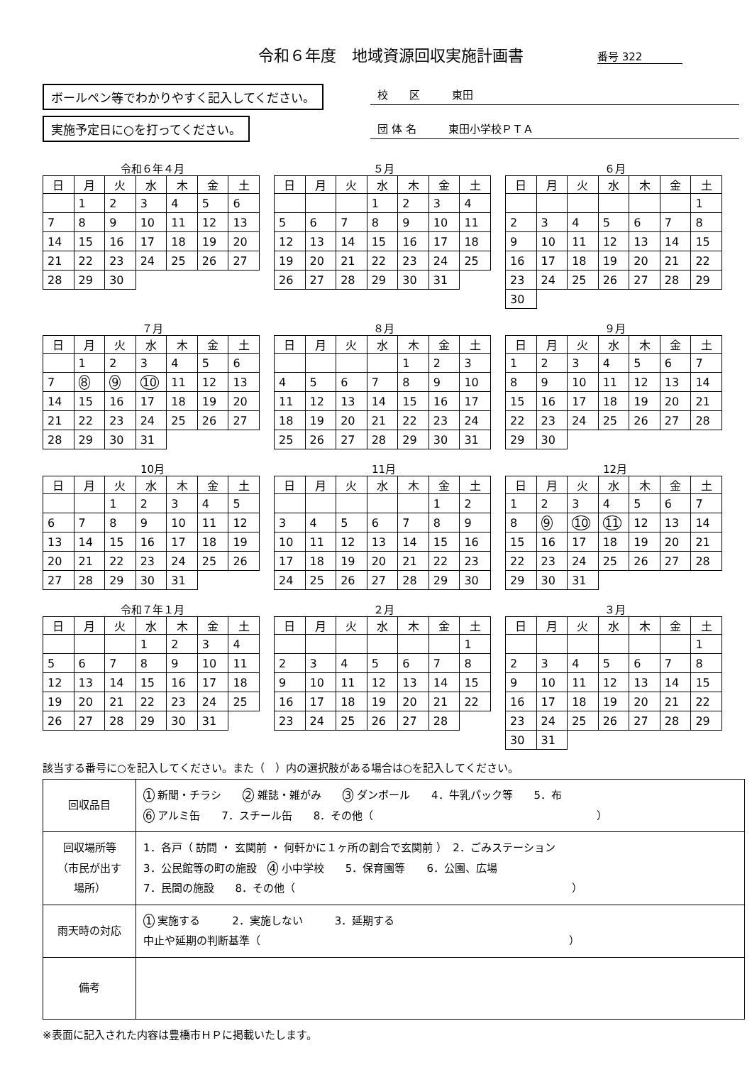令和６年度　地域資源回収実施計画書 番号 322
ボールペン等でわかりやすく記入してください。
実施予定日に○を打ってください。
校　　区　　　東田
団 体 名　　　東田小学校ＰＴＡ
令和６年４月
| 日 | 月 | 火 | 水 | 木 | 金 | 土 |
| --- | --- | --- | --- | --- | --- | --- |
| | 1 | 2 | 3 | 4 | 5 | 6 |
| 7 | 8 | 9 | 10 | 11 | 12 | 13 |
| 14 | 15 | 16 | 17 | 18 | 19 | 20 |
| 21 | 22 | 23 | 24 | 25 | 26 | 27 |
| 28 | 29 | 30 | | | | |
５月
| 日 | 月 | 火 | 水 | 木 | 金 | 土 |
| --- | --- | --- | --- | --- | --- | --- |
| | | | 1 | 2 | 3 | 4 |
| 5 | 6 | 7 | 8 | 9 | 10 | 11 |
| 12 | 13 | 14 | 15 | 16 | 17 | 18 |
| 19 | 20 | 21 | 22 | 23 | 24 | 25 |
| 26 | 27 | 28 | 29 | 30 | 31 | |
６月
| 日 | 月 | 火 | 水 | 木 | 金 | 土 |
| --- | --- | --- | --- | --- | --- | --- |
| | | | | | | 1 |
| 2 | 3 | 4 | 5 | 6 | 7 | 8 |
| 9 | 10 | 11 | 12 | 13 | 14 | 15 |
| 16 | 17 | 18 | 19 | 20 | 21 | 22 |
| 23 | 24 | 25 | 26 | 27 | 28 | 29 |
| 30 | | | | | | |
７月
| 日 | 月 | 火 | 水 | 木 | 金 | 土 |
| --- | --- | --- | --- | --- | --- | --- |
| | 1 | 2 | 3 | 4 | 5 | 6 |
| 7 | 8 | 9 | 10 | 11 | 12 | 13 |
| 14 | 15 | 16 | 17 | 18 | 19 | 20 |
| 21 | 22 | 23 | 24 | 25 | 26 | 27 |
| 28 | 29 | 30 | 31 | | | |
８月
| 日 | 月 | 火 | 水 | 木 | 金 | 土 |
| --- | --- | --- | --- | --- | --- | --- |
| | | | | 1 | 2 | 3 |
| 4 | 5 | 6 | 7 | 8 | 9 | 10 |
| 11 | 12 | 13 | 14 | 15 | 16 | 17 |
| 18 | 19 | 20 | 21 | 22 | 23 | 24 |
| 25 | 26 | 27 | 28 | 29 | 30 | 31 |
９月
| 日 | 月 | 火 | 水 | 木 | 金 | 土 |
| --- | --- | --- | --- | --- | --- | --- |
| 1 | 2 | 3 | 4 | 5 | 6 | 7 |
| 8 | 9 | 10 | 11 | 12 | 13 | 14 |
| 15 | 16 | 17 | 18 | 19 | 20 | 21 |
| 22 | 23 | 24 | 25 | 26 | 27 | 28 |
| 29 | 30 | | | | | |
10月
| 日 | 月 | 火 | 水 | 木 | 金 | 土 |
| --- | --- | --- | --- | --- | --- | --- |
| | | 1 | 2 | 3 | 4 | 5 |
| 6 | 7 | 8 | 9 | 10 | 11 | 12 |
| 13 | 14 | 15 | 16 | 17 | 18 | 19 |
| 20 | 21 | 22 | 23 | 24 | 25 | 26 |
| 27 | 28 | 29 | 30 | 31 | | |
11月
| 日 | 月 | 火 | 水 | 木 | 金 | 土 |
| --- | --- | --- | --- | --- | --- | --- |
| | | | | | 1 | 2 |
| 3 | 4 | 5 | 6 | 7 | 8 | 9 |
| 10 | 11 | 12 | 13 | 14 | 15 | 16 |
| 17 | 18 | 19 | 20 | 21 | 22 | 23 |
| 24 | 25 | 26 | 27 | 28 | 29 | 30 |
12月
| 日 | 月 | 火 | 水 | 木 | 金 | 土 |
| --- | --- | --- | --- | --- | --- | --- |
| 1 | 2 | 3 | 4 | 5 | 6 | 7 |
| 8 | 9 | 10 | 11 | 12 | 13 | 14 |
| 15 | 16 | 17 | 18 | 19 | 20 | 21 |
| 22 | 23 | 24 | 25 | 26 | 27 | 28 |
| 29 | 30 | 31 | | | | |
令和７年１月
| 日 | 月 | 火 | 水 | 木 | 金 | 土 |
| --- | --- | --- | --- | --- | --- | --- |
| | | | 1 | 2 | 3 | 4 |
| 5 | 6 | 7 | 8 | 9 | 10 | 11 |
| 12 | 13 | 14 | 15 | 16 | 17 | 18 |
| 19 | 20 | 21 | 22 | 23 | 24 | 25 |
| 26 | 27 | 28 | 29 | 30 | 31 | |
２月
| 日 | 月 | 火 | 水 | 木 | 金 | 土 |
| --- | --- | --- | --- | --- | --- | --- |
| | | | | | | 1 |
| 2 | 3 | 4 | 5 | 6 | 7 | 8 |
| 9 | 10 | 11 | 12 | 13 | 14 | 15 |
| 16 | 17 | 18 | 19 | 20 | 21 | 22 |
| 23 | 24 | 25 | 26 | 27 | 28 | |
３月
| 日 | 月 | 火 | 水 | 木 | 金 | 土 |
| --- | --- | --- | --- | --- | --- | --- |
| | | | | | | 1 |
| 2 | 3 | 4 | 5 | 6 | 7 | 8 |
| 9 | 10 | 11 | 12 | 13 | 14 | 15 |
| 16 | 17 | 18 | 19 | 20 | 21 | 22 |
| 23 | 24 | 25 | 26 | 27 | 28 | 29 |
| 30 | 31 | | | | | |
該当する番号に○を記入してください。また（　）内の選択肢がある場合は○を記入してください。
| 回収品目 | 1 新聞・チラシ 2 雑誌・雑がみ 3 ダンボール 4．牛乳パック等 5．布 6 アルミ缶 7．スチール缶 8．その他（ ） |
| 回収場所等 （市民が出す 場所） | 1．各戸（ 訪問 ・ 玄関前 ・ 何軒かに１ヶ所の割合で玄関前 ） 2．ごみステーション 3．公民館等の町の施設 4 小中学校 5．保育園等 6．公園、広場 7．民間の施設 8．その他（ ） |
| 雨天時の対応 | 1 実施する 2．実施しない 3．延期する 中止や延期の判断基準（ ） |
| 備考 | |
※表面に記入された内容は豊橋市ＨＰに掲載いたします。